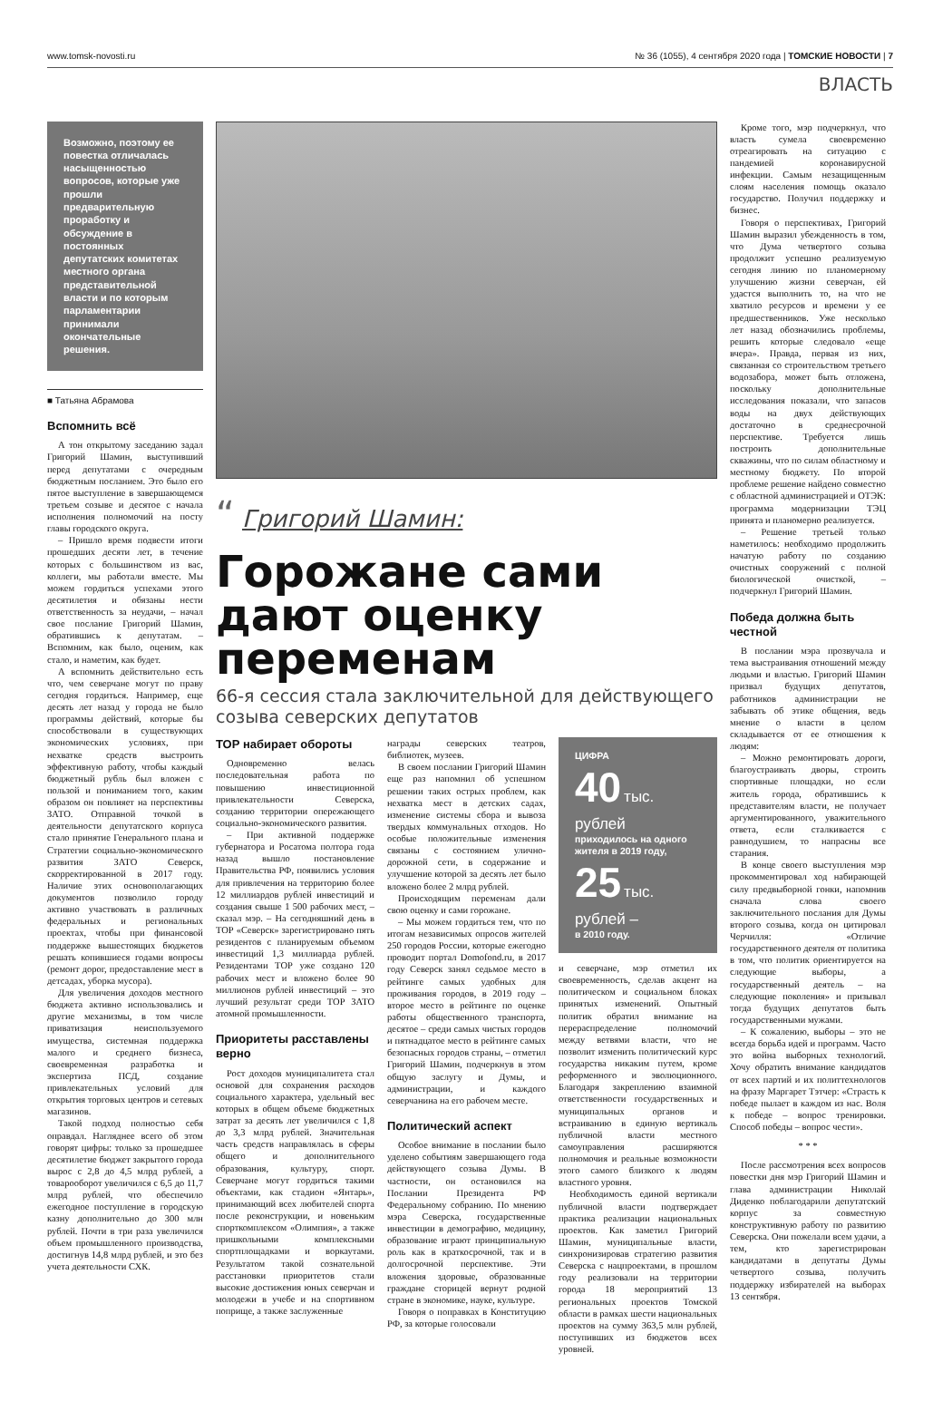www.tomsk-novosti.ru № 36 (1055), 4 сентября 2020 года | ТОМСКИЕ НОВОСТИ | 7
ВЛАСТЬ
Возможно, поэтому ее повестка отличалась насыщенностью вопросов, которые уже прошли предварительную проработку и обсуждение в постоянных депутатских комитетах местного органа представительной власти и по которым парламентарии принимали окончательные решения.
■ Татьяна Абрамова
Вспомнить всё
А тон открытому заседанию задал Григорий Шамин, выступивший перед депутатами с очередным бюджетным посланием. Это было его пятое выступление в завершающемся третьем созыве и десятое с начала исполнения полномочий на посту главы городского округа.
– Пришло время подвести итоги прошедших десяти лет, в течение которых с большинством из вас, коллеги, мы работали вместе. Мы можем гордиться успехами этого десятилетия и обязаны нести ответственность за неудачи, – начал свое послание Григорий Шамин, обратившись к депутатам. – Вспомним, как было, оценим, как стало, и наметим, как будет.
А вспомнить действительно есть что, чем северчане могут по праву сегодня гордиться. Например, еще десять лет назад у города не было программы действий, которые бы способствовали в существующих экономических условиях, при нехватке средств выстроить эффективную работу, чтобы каждый бюджетный рубль был вложен с пользой и пониманием того, каким образом он повлияет на перспективы ЗАТО. Отправной точкой в деятельности депутатского корпуса стало принятие Генерального плана и Стратегии социально-экономического развития ЗАТО Северск, скорректированной в 2017 году. Наличие этих основополагающих документов позволило городу активно участвовать в различных федеральных и региональных проектах, чтобы при финансовой поддержке вышестоящих бюджетов решать копившиеся годами вопросы (ремонт дорог, предоставление мест в детсадах, уборка мусора).
Для увеличения доходов местного бюджета активно использовались и другие механизмы, в том числе приватизация неиспользуемого имущества, системная поддержка малого и среднего бизнеса, своевременная разработка и экспертиза ПСД, создание привлекательных условий для открытия торговых центров и сетевых магазинов.
Такой подход полностью себя оправдал. Нагляднее всего об этом говорят цифры: только за прошедшее десятилетие бюджет закрытого города вырос с 2,8 до 4,5 млрд рублей, а товарооборот увеличился с 6,5 до 11,7 млрд рублей, что обеспечило ежегодное поступление в городскую казну дополнительно до 300 млн рублей. Почти в три раза увеличился объем промышленного производства, достигнув 14,8 млрд рублей, и это без учета деятельности СХК.
“ Григорий Шамин:
Горожане сами дают оценку переменам
66-я сессия стала заключительной для действующего созыва северских депутатов
ТОР набирает обороты
Одновременно велась последовательная работа по повышению инвестиционной привлекательности Северска, созданию территории опережающего социально-экономического развития.
– При активной поддержке губернатора и Росатома полтора года назад вышло постановление Правительства РФ, появились условия для привлечения на территорию более 12 миллиардов рублей инвестиций и создания свыше 1 500 рабочих мест, – сказал мэр. – На сегодняшний день в ТОР «Северск» зарегистрировано пять резидентов с планируемым объемом инвестиций 1,3 миллиарда рублей. Резидентами ТОР уже создано 120 рабочих мест и вложено более 90 миллионов рублей инвестиций – это лучший результат среди ТОР ЗАТО атомной промышленности.
Приоритеты расставлены верно
Рост доходов муниципалитета стал основой для сохранения расходов социального характера, удельный вес которых в общем объеме бюджетных затрат за десять лет увеличился с 1,8 до 3,3 млрд рублей. Значительная часть средств направлялась в сферы общего и дополнительного образования, культуру, спорт. Северчане могут гордиться такими объектами, как стадион «Янтарь», принимающий всех любителей спорта после реконструкции, и новеньким спорткомплексом «Олимпия», а также пришкольными комплексными спортплощадками и воркаутами. Результатом такой сознательной расстановки приоритетов стали высокие достижения юных северчан и молодежи в учебе и на спортивном поприще, а также заслуженные
награды северских театров, библиотек, музеев.
В своем послании Григорий Шамин еще раз напомнил об успешном решении таких острых проблем, как нехватка мест в детских садах, изменение системы сбора и вывоза твердых коммунальных отходов. Но особые положительные изменения связаны с состоянием улично-дорожной сети, в содержание и улучшение которой за десять лет было вложено более 2 млрд рублей.
Происходящим переменам дали свою оценку и сами горожане.
– Мы можем гордиться тем, что по итогам независимых опросов жителей 250 городов России, которые ежегодно проводит портал Domofond.ru, в 2017 году Северск занял седьмое место в рейтинге самых удобных для проживания городов, в 2019 году – второе место в рейтинге по оценке работы общественного транспорта, десятое – среди самых чистых городов и пятнадцатое место в рейтинге самых безопасных городов страны, – отметил Григорий Шамин, подчеркнув в этом общую заслугу и Думы, и администрации, и каждого северчанина на его рабочем месте.
Политический аспект
Особое внимание в послании было уделено событиям завершающего года действующего созыва Думы. В частности, он остановился на Послании Президента РФ Федеральному собранию. По мнению мэра Северска, государственные инвестиции в демографию, медицину, образование играют принципиальную роль как в краткосрочной, так и в долгосрочной перспективе. Эти вложения здоровые, образованные граждане сторицей вернут родной стране в экономике, науке, культуре.
Говоря о поправках в Конституцию РФ, за которые голосовали
ЦИФРА
40 тыс. рублей
приходилось на одного жителя в 2019 году,
25 тыс. рублей –
в 2010 году.
и северчане, мэр отметил их своевременность, сделав акцент на политическом и социальном блоках принятых изменений. Опытный политик обратил внимание на перераспределение полномочий между ветвями власти, что не позволит изменить политический курс государства никаким путем, кроме реформенного и эволюционного. Благодаря закреплению взаимной ответственности государственных и муниципальных органов и встраиванию в единую вертикаль публичной власти местного самоуправления расширяются полномочия и реальные возможности этого самого близкого к людям властного уровня.
Необходимость единой вертикали публичной власти подтверждает практика реализации национальных проектов. Как заметил Григорий Шамин, муниципальные власти, синхронизировав стратегию развития Северска с нацпроектами, в прошлом году реализовали на территории города 18 мероприятий 13 региональных проектов Томской области в рамках шести национальных проектов на сумму 363,5 млн рублей, поступивших из бюджетов всех уровней.
Кроме того, мэр подчеркнул, что власть сумела своевременно отреагировать на ситуацию с пандемией коронавирусной инфекции. Самым незащищенным слоям населения помощь оказало государство. Получил поддержку и бизнес.
Говоря о перспективах, Григорий Шамин выразил убежденность в том, что Дума четвертого созыва продолжит успешно реализуемую сегодня линию по планомерному улучшению жизни северчан, ей удастся выполнить то, на что не хватило ресурсов и времени у ее предшественников. Уже несколько лет назад обозначились проблемы, решить которые следовало «еще вчера». Правда, первая из них, связанная со строительством третьего водозабора, может быть отложена, поскольку дополнительные исследования показали, что запасов воды на двух действующих достаточно в среднесрочной перспективе. Требуется лишь построить дополнительные скважины, что по силам областному и местному бюджету. По второй проблеме решение найдено совместно с областной администрацией и ОТЭК: программа модернизации ТЭЦ принята и планомерно реализуется.
– Решение третьей только наметилось: необходимо продолжить начатую работу по созданию очистных сооружений с полной биологической очисткой, – подчеркнул Григорий Шамин.
Победа должна быть честной
В послании мэра прозвучала и тема выстраивания отношений между людьми и властью. Григорий Шамин призвал будущих депутатов, работников администрации не забывать об этике общения, ведь мнение о власти в целом складывается от ее отношения к людям:
– Можно ремонтировать дороги, благоустраивать дворы, строить спортивные площадки, но если житель города, обратившись к представителям власти, не получает аргументированного, уважительного ответа, если сталкивается с равнодушием, то напрасны все старания.
В конце своего выступления мэр прокомментировал ход набирающей силу предвыборной гонки, напомнив сначала слова своего заключительного послания для Думы второго созыва, когда он цитировал Черчилля: «Отличие государственного деятеля от политика в том, что политик ориентируется на следующие выборы, а государственный деятель – на следующие поколения» и призывал тогда будущих депутатов быть государственными мужами.
– К сожалению, выборы – это не всегда борьба идей и программ. Часто это война выборных технологий. Хочу обратить внимание кандидатов от всех партий и их политтехнологов на фразу Маргарет Тэтчер: «Страсть к победе пылает в каждом из нас. Воля к победе – вопрос тренировки. Способ победы – вопрос чести».
* * *
После рассмотрения всех вопросов повестки дня мэр Григорий Шамин и глава администрации Николай Диденко поблагодарили депутатский корпус за совместную конструктивную работу по развитию Северска. Они пожелали всем удачи, а тем, кто зарегистрирован кандидатами в депутаты Думы четвертого созыва, получить поддержку избирателей на выборах 13 сентября.